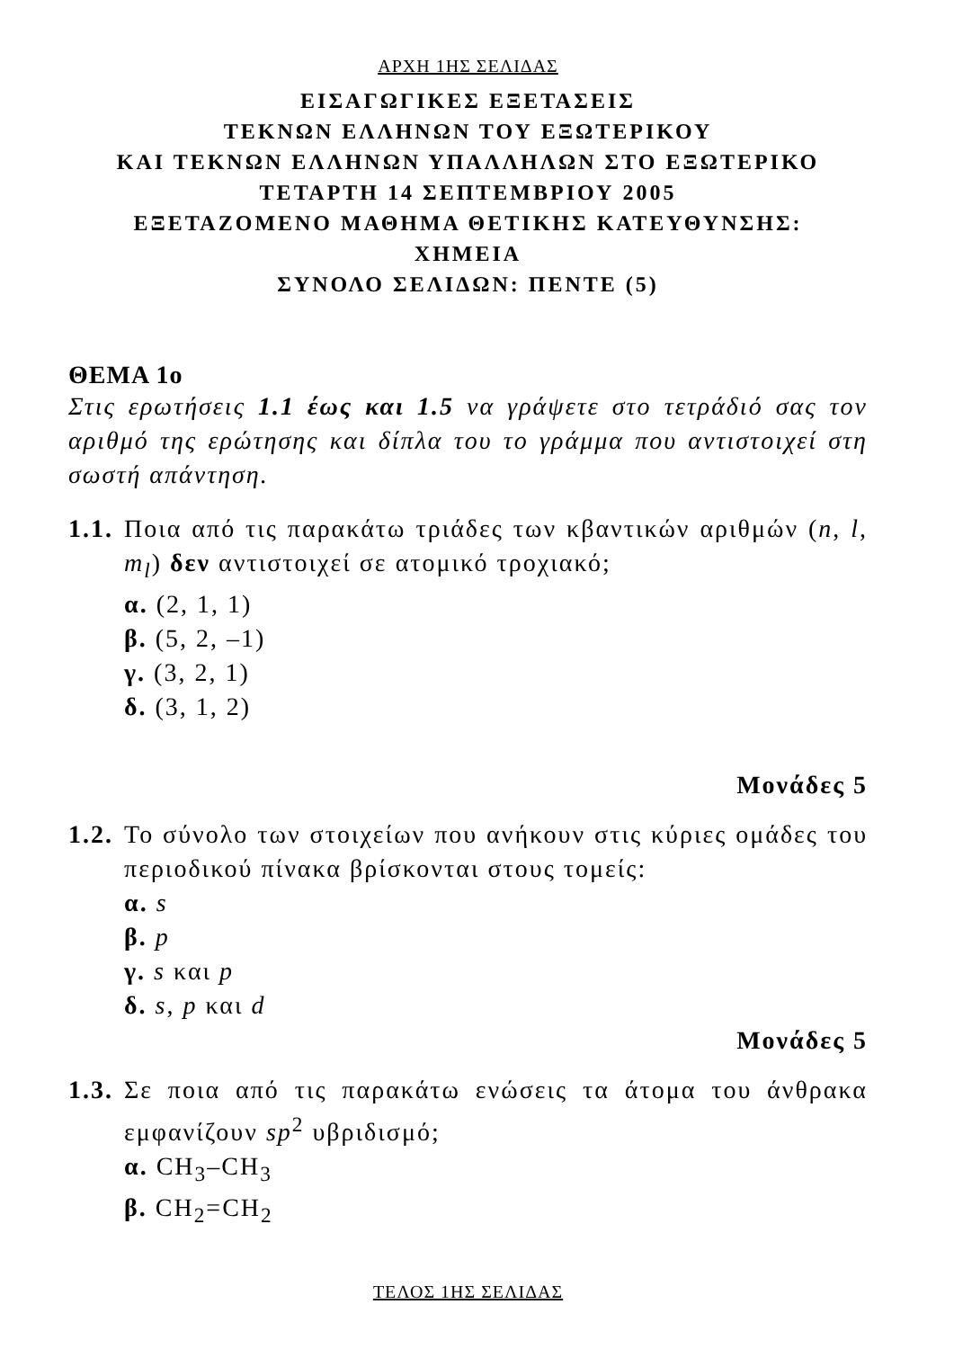ΑΡΧΗ 1ΗΣ ΣΕΛΙΔΑΣ
ΕΙΣΑΓΩΓΙΚΕΣ ΕΞΕΤΑΣΕΙΣ
ΤΕΚΝΩΝ ΕΛΛΗΝΩΝ ΤΟΥ ΕΞΩΤΕΡΙΚΟΥ
ΚΑΙ ΤΕΚΝΩΝ ΕΛΛΗΝΩΝ ΥΠΑΛΛΗΛΩΝ ΣΤΟ ΕΞΩΤΕΡΙΚΟ
ΤΕΤΑΡΤΗ 14 ΣΕΠΤΕΜΒΡΙΟΥ 2005
ΕΞΕΤΑΖΟΜΕΝΟ ΜΑΘΗΜΑ ΘΕΤΙΚΗΣ ΚΑΤΕΥΘΥΝΣΗΣ:
ΧΗΜΕΙΑ
ΣΥΝΟΛΟ ΣΕΛΙΔΩΝ: ΠΕΝΤΕ (5)
ΘΕΜΑ 1ο
Στις ερωτήσεις 1.1 έως και 1.5 να γράψετε στο τετράδιό σας τον αριθμό της ερώτησης και δίπλα του το γράμμα που αντιστοιχεί στη σωστή απάντηση.
1.1.
Ποια από τις παρακάτω τριάδες των κβαντικών αριθμών (n, l, m<sub>l</sub>) δεν αντιστοιχεί σε ατομικό τροχιακό;
α. (2, 1, 1)
β. (5, 2, –1)
γ. (3, 2, 1)
δ. (3, 1, 2)
Μονάδες 5
1.2.
Το σύνολο των στοιχείων που ανήκουν στις κύριες ομάδες του περιοδικού πίνακα βρίσκονται στους τομείς:
α. s
β. p
γ. s και p
δ. s, p και d
Μονάδες 5
1.3.
Σε ποια από τις παρακάτω ενώσεις τα άτομα του άνθρακα εμφανίζουν sp<sup>2</sup> υβριδισμό;
α. CH<sub>3</sub>–CH<sub>3</sub>
β. CH<sub>2</sub>=CH<sub>2</sub>
ΤΕΛΟΣ 1ΗΣ ΣΕΛΙΔΑΣ